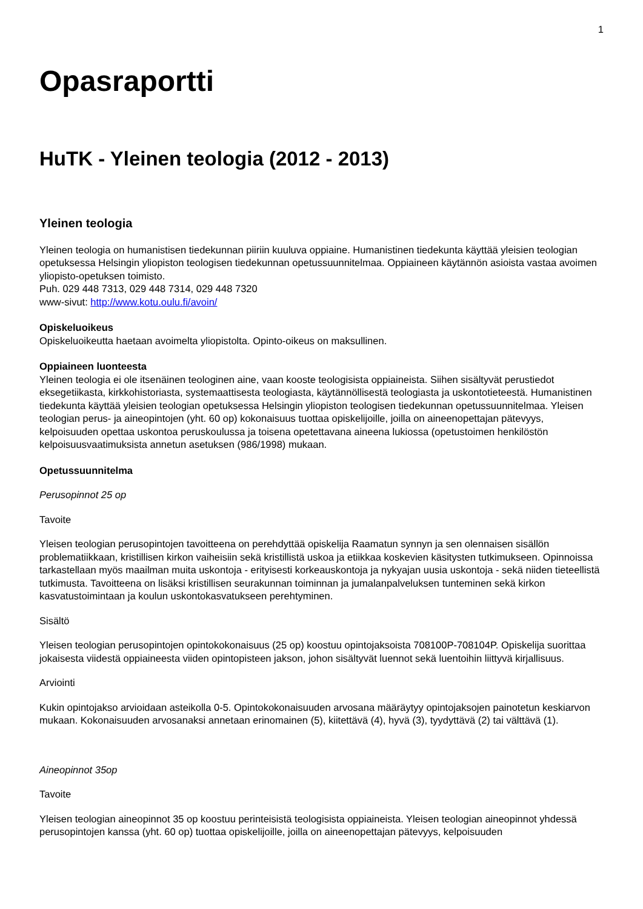1
Opasraportti
HuTK - Yleinen teologia (2012 - 2013)
Yleinen teologia
Yleinen teologia on humanistisen tiedekunnan piiriin kuuluva oppiaine. Humanistinen tiedekunta käyttää yleisien teologian opetuksessa Helsingin yliopiston teologisen tiedekunnan opetussuunnitelmaa. Oppiaineen käytännön asioista vastaa avoimen yliopisto-opetuksen toimisto.
Puh. 029 448 7313, 029 448 7314, 029 448 7320
www-sivut: http://www.kotu.oulu.fi/avoin/
Opiskeluoikeus
Opiskeluoikeutta haetaan avoimelta yliopistolta. Opinto-oikeus on maksullinen.
Oppiaineen luonteesta
Yleinen teologia ei ole itsenäinen teologinen aine, vaan kooste teologisista oppiaineista. Siihen sisältyvät perustiedot eksegetiikasta, kirkkohistoriasta, systemaattisesta teologiasta, käytännöllisestä teologiasta ja uskontotieteestä. Humanistinen tiedekunta käyttää yleisien teologian opetuksessa Helsingin yliopiston teologisen tiedekunnan opetussuunnitelmaa. Yleisen teologian perus- ja aineopintojen (yht. 60 op) kokonaisuus tuottaa opiskelijoille, joilla on aineenopettajan pätevyys, kelpoisuuden opettaa uskontoa peruskoulussa ja toisena opetettavana aineena lukiossa (opetustoimen henkilöstön kelpoisuusvaatimuksista annetun asetuksen (986/1998) mukaan.
Opetussuunnitelma
Perusopinnot 25 op
Tavoite
Yleisen teologian perusopintojen tavoitteena on perehdyttää opiskelija Raamatun synnyn ja sen olennaisen sisällön problematiikkaan, kristillisen kirkon vaiheisiin sekä kristillistä uskoa ja etiikkaa koskevien käsitysten tutkimukseen. Opinnoissa tarkastellaan myös maailman muita uskontoja - erityisesti korkeauskontoja ja nykyajan uusia uskontoja - sekä niiden tieteellistä tutkimusta. Tavoitteena on lisäksi kristillisen seurakunnan toiminnan ja jumalanpalveluksen tunteminen sekä kirkon kasvatustoimintaan ja koulun uskontokasvatukseen perehtyminen.
Sisältö
Yleisen teologian perusopintojen opintokokonaisuus (25 op) koostuu opintojaksoista 708100P-708104P. Opiskelija suorittaa jokaisesta viidestä oppiaineesta viiden opintopisteen jakson, johon sisältyvät luennot sekä luentoihin liittyvä kirjallisuus.
Arviointi
Kukin opintojakso arvioidaan asteikolla 0-5. Opintokokonaisuuden arvosana määräytyy opintojaksojen painotetun keskiarvon mukaan. Kokonaisuuden arvosanaksi annetaan erinomainen (5), kiitettävä (4), hyvä (3), tyydyttävä (2) tai välttävä (1).
Aineopinnot 35op
Tavoite
Yleisen teologian aineopinnot 35 op koostuu perinteisistä teologisista oppiaineista. Yleisen teologian aineopinnot yhdessä perusopintojen kanssa (yht. 60 op) tuottaa opiskelijoille, joilla on aineenopettajan pätevyys, kelpoisuuden